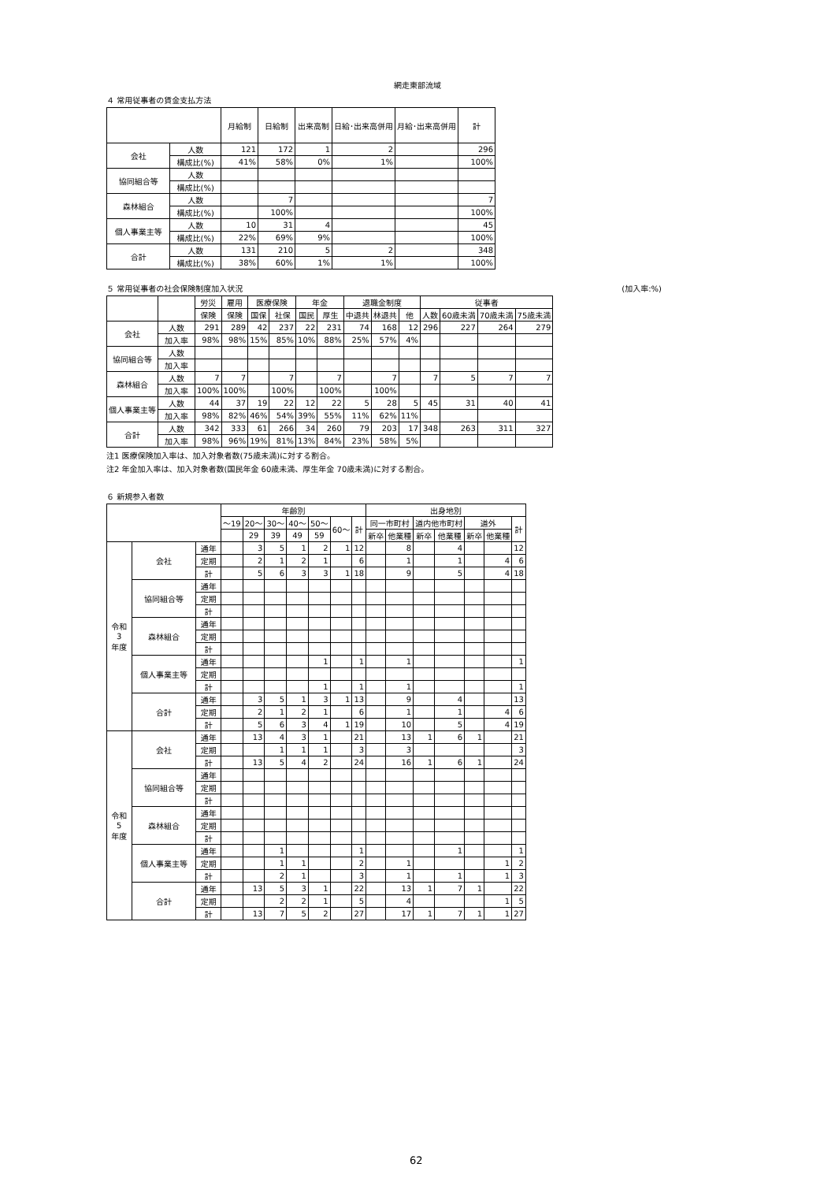網走東部流域
４ 常用従事者の賃金支払方法
| | | 月給制 | 日給制 | 出来高制 | 日給･出来高併用 | 月給･出来高併用 | 計 |
| --- | --- | --- | --- | --- | --- | --- | --- |
| 会社 | 人数 | 121 | 172 | 1 | 2 | | 296 |
| | 構成比(%) | 41% | 58% | 0% | 1% | | 100% |
| 協同組合等 | 人数 | | | | | | |
| | 構成比(%) | | | | | | |
| 森林組合 | 人数 | | 7 | | | | 7 |
| | 構成比(%) | | 100% | | | | 100% |
| 個人事業主等 | 人数 | 10 | 31 | 4 | | | 45 |
| | 構成比(%) | 22% | 69% | 9% | | | 100% |
| 合計 | 人数 | 131 | 210 | 5 | 2 | | 348 |
| | 構成比(%) | 38% | 60% | 1% | 1% | | 100% |
５ 常用従事者の社会保険制度加入状況 (加入率:%)
| | | 労災 | 雇用 | 医療保険 | | 年金 | | 退職金制度 | | | 従事者 | | | |
| --- | --- | --- | --- | --- | --- | --- | --- | --- | --- | --- | --- | --- | --- | --- |
| | | 保険 | 保険 | 国保 | 社保 | 国民 | 厚生 | 中退共 | 林退共 | 他 | 人数 | 60歳未満 | 70歳未満 | 75歳未満 |
| 会社 | 人数 | 291 | 289 | 42 | 237 | 22 | 231 | 74 | 168 | 12 | 296 | 227 | 264 | 279 |
| | 加入率 | 98% | 98% | 15% | 85% | 10% | 88% | 25% | 57% | 4% | | | | |
| 協同組合等 | 人数 | | | | | | | | | | | | | |
| | 加入率 | | | | | | | | | | | | | |
| 森林組合 | 人数 | 7 | 7 | | 7 | | 7 | | 7 | | 7 | 5 | 7 | 7 |
| | 加入率 | 100% | 100% | | 100% | | 100% | | 100% | | | | | |
| 個人事業主等 | 人数 | 44 | 37 | 19 | 22 | 12 | 22 | 5 | 28 | 5 | 45 | 31 | 40 | 41 |
| | 加入率 | 98% | 82% | 46% | 54% | 39% | 55% | 11% | 62% | 11% | | | | |
| 合計 | 人数 | 342 | 333 | 61 | 266 | 34 | 260 | 79 | 203 | 17 | 348 | 263 | 311 | 327 |
| | 加入率 | 98% | 96% | 19% | 81% | 13% | 84% | 23% | 58% | 5% | | | | |
注1 医療保険加入率は、加入対象者数(75歳未満)に対する割合。
注2 年金加入率は、加入対象者数(国民年金 60歳未満、厚生年金 70歳未満)に対する割合。
６ 新規参入者数
| | | | 年齢別 | | | | | | | 出身地別 | | | | | | |
| --- | --- | --- | --- | --- | --- | --- | --- | --- | --- | --- | --- | --- | --- | --- | --- | --- |
| | | | ～19 | 20～ | 30～ | 40～ | 50～ | 60～ | 計 | 同一市町村 | | 道内他市町村 | | 道外 | | 計 |
| | | | | 29 | 39 | 49 | 59 | | | 新卒 | 他業種 | 新卒 | 他業種 | 新卒 | 他業種 | |
| 令和 3 年度 | 会社 | 通年 | | 3 | 5 | 1 | 2 | 1 | 12 | | 8 | | 4 | | | 12 |
| | | 定期 | | 2 | 1 | 2 | 1 | | 6 | | 1 | | 1 | | 4 | 6 |
| | | 計 | | 5 | 6 | 3 | 3 | 1 | 18 | | 9 | | 5 | | 4 | 18 |
| | 協同組合等 | 通年 | | | | | | | | | | | | | | |
| | | 定期 | | | | | | | | | | | | | | |
| | | 計 | | | | | | | | | | | | | | |
| | 森林組合 | 通年 | | | | | | | | | | | | | | |
| | | 定期 | | | | | | | | | | | | | | |
| | | 計 | | | | | | | | | | | | | | |
| | 個人事業主等 | 通年 | | | | | 1 | | 1 | | 1 | | | | | 1 |
| | | 定期 | | | | | | | | | | | | | | |
| | | 計 | | | | | 1 | | 1 | | 1 | | | | | 1 |
| | 合計 | 通年 | | 3 | 5 | 1 | 3 | 1 | 13 | | 9 | | 4 | | | 13 |
| | | 定期 | | 2 | 1 | 2 | 1 | | 6 | | 1 | | 1 | | 4 | 6 |
| | | 計 | | 5 | 6 | 3 | 4 | 1 | 19 | | 10 | | 5 | | 4 | 19 |
| 令和 5 年度 | 会社 | 通年 | | 13 | 4 | 3 | 1 | | 21 | | 13 | 1 | 6 | 1 | | 21 |
| | | 定期 | | | 1 | 1 | 1 | | 3 | | 3 | | | | | 3 |
| | | 計 | | 13 | 5 | 4 | 2 | | 24 | | 16 | 1 | 6 | 1 | | 24 |
| | 協同組合等 | 通年 | | | | | | | | | | | | | | |
| | | 定期 | | | | | | | | | | | | | | |
| | | 計 | | | | | | | | | | | | | | |
| | 森林組合 | 通年 | | | | | | | | | | | | | | |
| | | 定期 | | | | | | | | | | | | | | |
| | | 計 | | | | | | | | | | | | | | |
| | 個人事業主等 | 通年 | | | 1 | | | | 1 | | | | 1 | | | 1 |
| | | 定期 | | | 1 | 1 | | | 2 | | 1 | | | | 1 | 2 |
| | | 計 | | | 2 | 1 | | | 3 | | 1 | | 1 | | 1 | 3 |
| | 合計 | 通年 | | 13 | 5 | 3 | 1 | | 22 | | 13 | 1 | 7 | 1 | | 22 |
| | | 定期 | | | 2 | 2 | 1 | | 5 | | 4 | | | | 1 | 5 |
| | | 計 | | 13 | 7 | 5 | 2 | | 27 | | 17 | 1 | 7 | 1 | 1 | 27 |
62